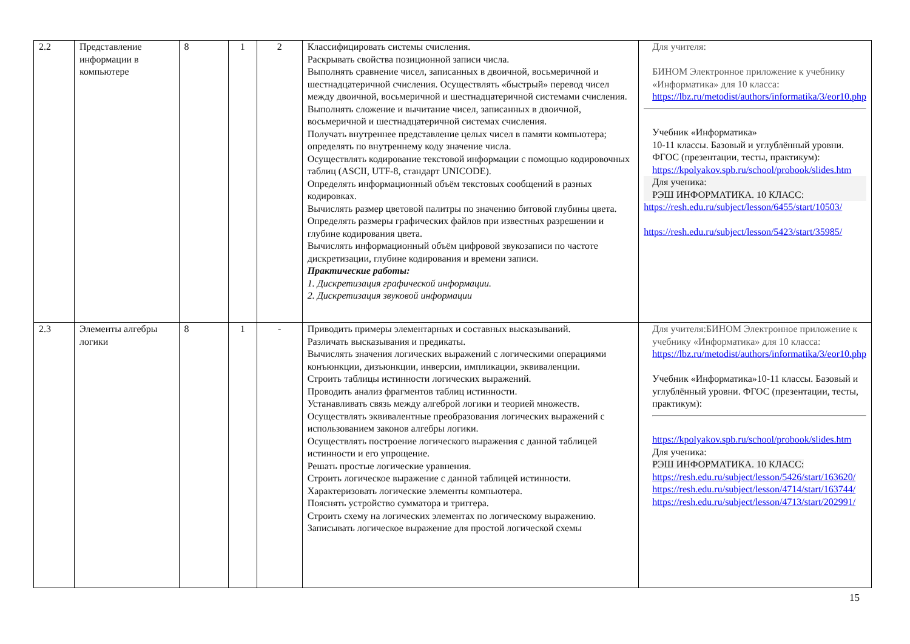| 2.2 | Представление информации в компьютере | 8 | 1 | 2 | Классифицировать системы счисления. Раскрывать свойства позиционной записи числа. Выполнять сравнение чисел, записанных в двоичной, восьмеричной и шестнадцатеричной счисления. Осуществлять «быстрый» перевод чисел между двоичной, восьмеричной и шестнадцатеричной системами счисления. Выполнять сложение и вычитание чисел, записанных в двоичной, восьмеричной и шестнадцатеричной системах счисления. Получать внутреннее представление целых чисел в памяти компьютера; определять по внутреннему коду значение числа. Осуществлять кодирование текстовой информации с помощью кодировочных таблиц (ASCII, UTF-8, стандарт UNICODE). Определять информационный объём текстовых сообщений в разных кодировках. Вычислять размер цветовой палитры по значению битовой глубины цвета. Определять размеры графических файлов при известных разрешении и глубине кодирования цвета. Вычислять информационный объём цифровой звукозаписи по частоте дискретизации, глубине кодирования и времени записи. Практические работы: 1. Дискретизация графической информации. 2. Дискретизация звуковой информации | Для учителя: БИНОМ Электронное приложение к учебнику «Информатика» для 10 класса: https://lbz.ru/metodist/authors/informatika/3/eor10.php Учебник «Информатика» 10-11 классы. Базовый и углублённый уровни. ФГОС (презентации, тесты, практикум): https://kpolyakov.spb.ru/school/probook/slides.htm Для ученика: РЭШ ИНФОРМАТИКА. 10 КЛАСС: https://resh.edu.ru/subject/lesson/6455/start/10503/ https://resh.edu.ru/subject/lesson/5423/start/35985/ |
| 2.3 | Элементы алгебры логики | 8 | 1 | - | Приводить примеры элементарных и составных высказываний. Различать высказывания и предикаты. Вычислять значения логических выражений с логическими операциями конъюнкции, дизъюнкции, инверсии, импликации, эквиваленции. Строить таблицы истинности логических выражений. Проводить анализ фрагментов таблиц истинности. Устанавливать связь между алгеброй логики и теорией множеств. Осуществлять эквивалентные преобразования логических выражений с использованием законов алгебры логики. Осуществлять построение логического выражения с данной таблицей истинности и его упрощение. Решать простые логические уравнения. Строить логическое выражение с данной таблицей истинности. Характеризовать логические элементы компьютера. Пояснять устройство сумматора и триггера. Строить схему на логических элементах по логическому выражению. Записывать логическое выражение для простой логической схемы | Для учителя:БИНОМ Электронное приложение к учебнику «Информатика» для 10 класса: https://lbz.ru/metodist/authors/informatika/3/eor10.php Учебник «Информатика»10-11 классы. Базовый и углублённый уровни. ФГОС (презентации, тесты, практикум): https://kpolyakov.spb.ru/school/probook/slides.htm Для ученика: РЭШ ИНФОРМАТИКА. 10 КЛАСС: https://resh.edu.ru/subject/lesson/5426/start/163620/ https://resh.edu.ru/subject/lesson/4714/start/163744/ https://resh.edu.ru/subject/lesson/4713/start/202991/ |
15